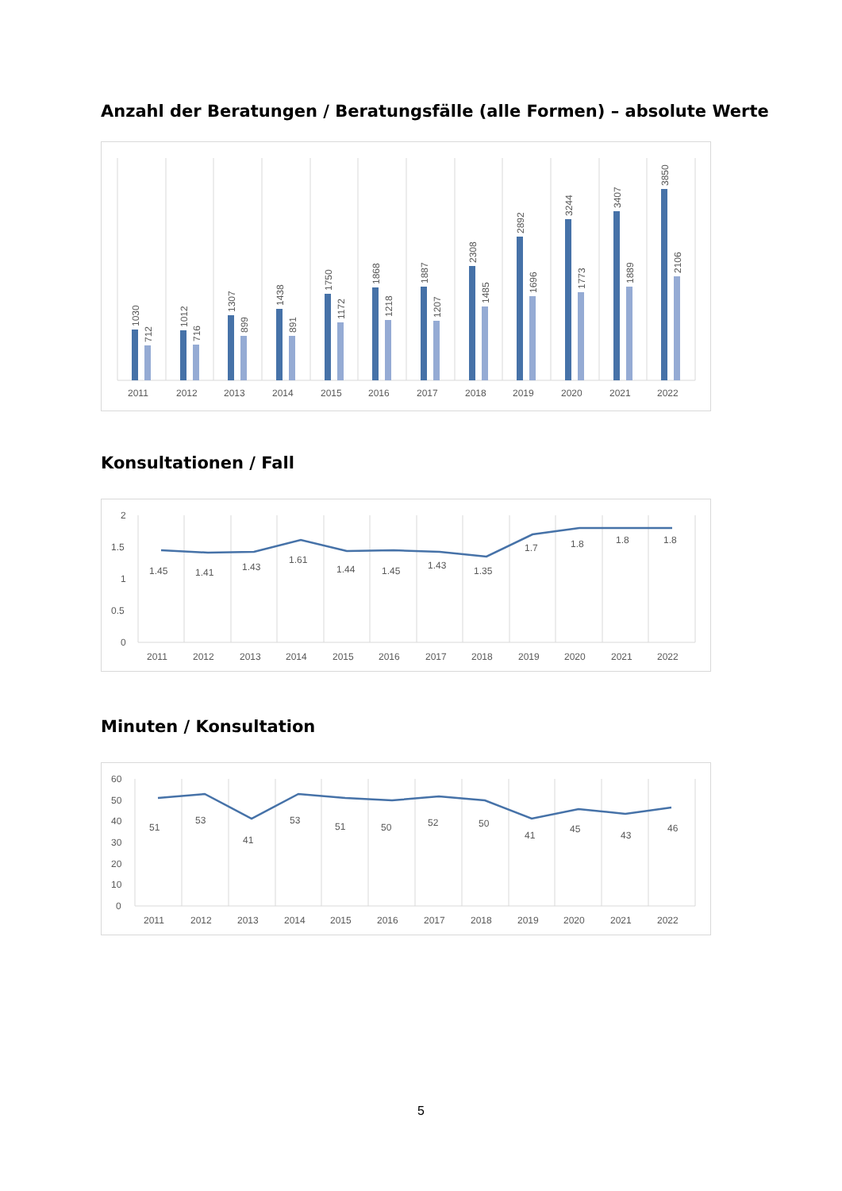Anzahl der Beratungen / Beratungsfälle (alle Formen) – absolute Werte
2011
2012
2013
2014
2015
2016
2017
2018
2019
2020
2021
2022
1030
712
1012
716
1307
899
1438
891
1750
1172
1868
1218
1887
1207
2308
1485
2892
1696
3244
1773
3407
1889
3850
2106
Konsultationen / Fall
2
1.5
1
0.5
0
1.45
1.41
1.43
1.61
1.44
1.45
1.43
1.35
1.7
1.8
1.8
1.8
2011
2012
2013
2014
2015
2016
2017
2018
2019
2020
2021
2022
Minuten / Konsultation
60
50
40
30
20
10
0
51
53
41
53
51
50
52
50
41
45
43
46
2011
2012
2013
2014
2015
2016
2017
2018
2019
2020
2021
2022
5